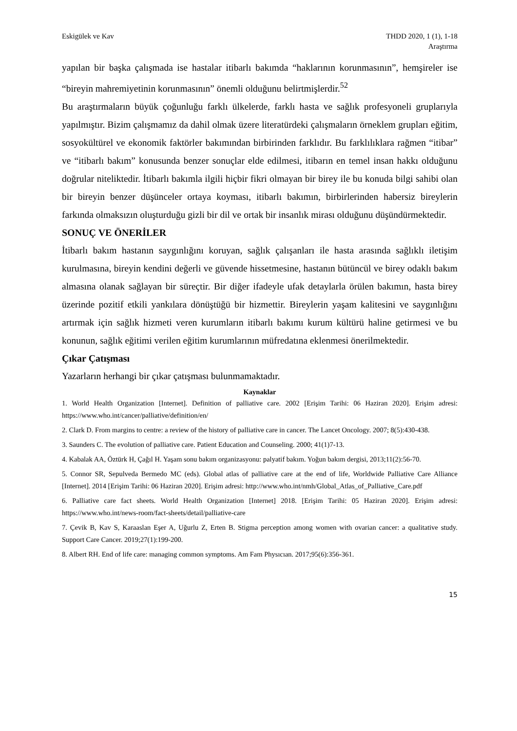Eskigülek ve Kav THDD 2020, 1 (1), 1-18
Araştırma
yapılan bir başka çalışmada ise hastalar itibarlı bakımda “haklarının korunmasının”, hemşireler ise “bireyin mahremiyetinin korunmasının” önemli olduğunu belirtmişlerdir.<sup>52</sup>
Bu araştırmaların büyük çoğunluğu farklı ülkelerde, farklı hasta ve sağlık profesyoneli gruplarıyla yapılmıştır. Bizim çalışmamız da dahil olmak üzere literatürdeki çalışmaların örneklem grupları eğitim, sosyokültürel ve ekonomik faktörler bakımından birbirinden farklıdır. Bu farklılıklara rağmen “itibar” ve “itibarlı bakım” konusunda benzer sonuçlar elde edilmesi, itibarın en temel insan hakkı olduğunu doğrular niteliktedir. İtibarlı bakımla ilgili hiçbir fikri olmayan bir birey ile bu konuda bilgi sahibi olan bir bireyin benzer düşünceler ortaya koyması, itibarlı bakımın, birbirlerinden habersiz bireylerin farkında olmaksızın oluşturduğu gizli bir dil ve ortak bir insanlık mirası olduğunu düşündürmektedir.
SONUÇ VE ÖNERİLER
İtibarlı bakım hastanın saygınlığını koruyan, sağlık çalışanları ile hasta arasında sağlıklı iletişim kurulmasına, bireyin kendini değerli ve güvende hissetmesine, hastanın bütüncül ve birey odaklı bakım almasına olanak sağlayan bir süreçtir. Bir diğer ifadeyle ufak detaylarla örülen bakımın, hasta birey üzerinde pozitif etkili yankılara dönüştüğü bir hizmettir. Bireylerin yaşam kalitesini ve saygınlığını artırmak için sağlık hizmeti veren kurumların itibarlı bakımı kurum kültürü haline getirmesi ve bu konunun, sağlık eğitimi verilen eğitim kurumlarının müfredatına eklenmesi önerilmektedir.
Çıkar Çatışması
Yazarların herhangi bir çıkar çatışması bulunmamaktadır.
Kaynaklar
1. World Health Organization [Internet]. Definition of palliative care. 2002 [Erişim Tarihi: 06 Haziran 2020]. Erişim adresi: https://www.who.int/cancer/palliative/definition/en/
2. Clark D. From margins to centre: a review of the history of palliative care in cancer. The Lancet Oncology. 2007; 8(5):430-438.
3. Saunders C. The evolution of palliative care. Patient Education and Counseling. 2000; 41(1)7-13.
4. Kabalak AA, Öztürk H, Çağıl H. Yaşam sonu bakım organizasyonu: palyatif bakım. Yoğun bakım dergisi, 2013;11(2):56-70.
5. Connor SR, Sepulveda Bermedo MC (eds). Global atlas of palliative care at the end of life, Worldwide Palliative Care Alliance [Internet]. 2014 [Erişim Tarihi: 06 Haziran 2020]. Erişim adresi: http://www.who.int/nmh/Global_Atlas_of_Palliative_Care.pdf
6. Palliative care fact sheets. World Health Organization [Internet] 2018. [Erişim Tarihi: 05 Haziran 2020]. Erişim adresi: https://www.who.int/news-room/fact-sheets/detail/palliative-care
7. Çevik B, Kav S, Karaaslan Eşer A, Uğurlu Z, Erten B. Stigma perception among women with ovarian cancer: a qualitative study. Support Care Cancer. 2019;27(1):199-200.
8. Albert RH. End of life care: managing common symptoms. Am Fam Physıcıan. 2017;95(6):356-361.
15